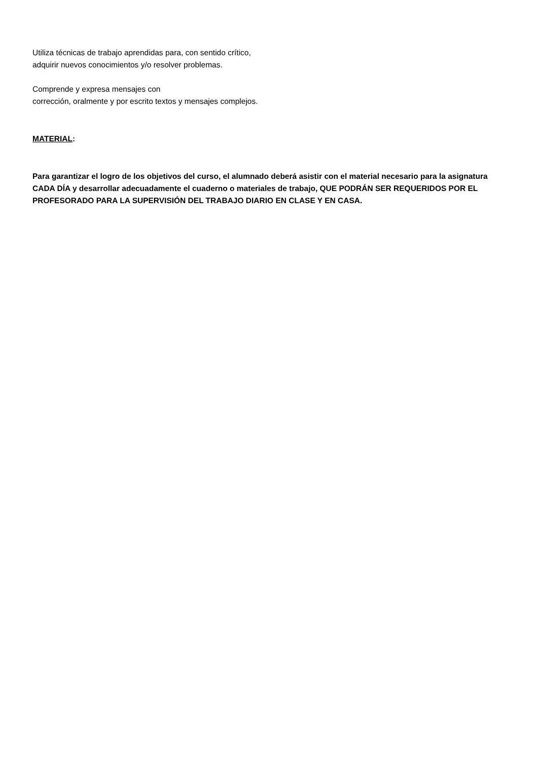Utiliza técnicas de trabajo aprendidas para, con sentido crítico, adquirir nuevos conocimientos y/o resolver problemas.
Comprende y expresa mensajes con
corrección, oralmente y por escrito textos y mensajes complejos.
MATERIAL:
Para garantizar el logro de los objetivos del curso, el alumnado deberá asistir con el material necesario para la asignatura CADA DÍA y desarrollar adecuadamente el cuaderno o materiales de trabajo, QUE PODRÁN SER REQUERIDOS POR EL PROFESORADO PARA LA SUPERVISIÓN DEL TRABAJO DIARIO EN CLASE Y EN CASA.